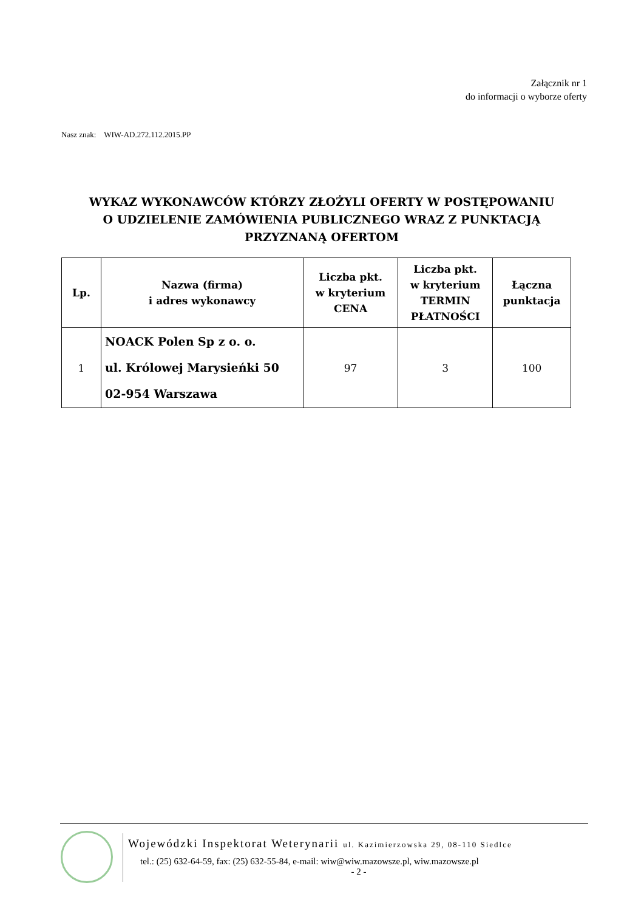Załącznik nr 1
do informacji o wyborze oferty
Nasz znak: WIW-AD.272.112.2015.PP
WYKAZ WYKONAWCÓW KTÓRZY ZŁOŻYLI OFERTY W POSTĘPOWANIU
O UDZIELENIE ZAMÓWIENIA PUBLICZNEGO WRAZ Z PUNKTACJĄ
PRZYZNANĄ OFERTOM
| Lp. | Nazwa (firma) i adres wykonawcy | Liczba pkt. w kryterium CENA | Liczba pkt. w kryterium TERMIN PŁATNOŚCI | Łączna punktacja |
| --- | --- | --- | --- | --- |
| 1 | NOACK Polen Sp z o. o. ul. Królowej Marysieńki 50 02-954 Warszawa | 97 | 3 | 100 |
Wojewódzki Inspektorat Weterynarii ul. Kazimierzowska 29, 08-110 Siedlce
tel.: (25) 632-64-59, fax: (25) 632-55-84, e-mail: wiw@wiw.mazowsze.pl, wiw.mazowsze.pl
- 2 -